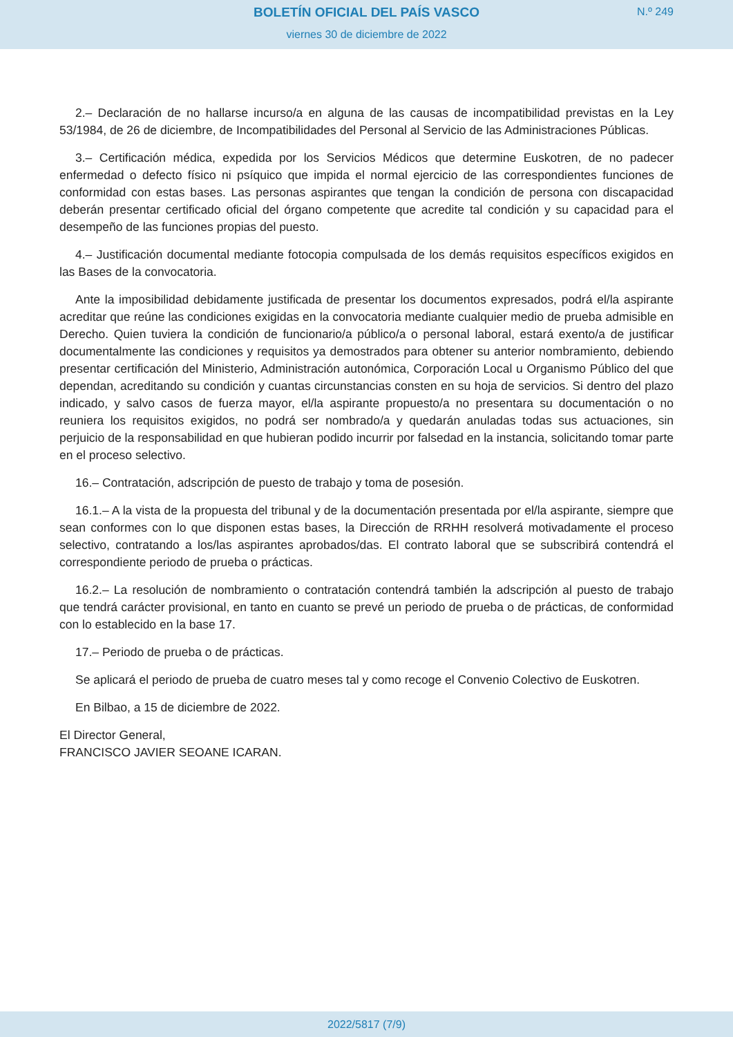BOLETÍN OFICIAL DEL PAÍS VASCO
viernes 30 de diciembre de 2022
N.º 249
2.– Declaración de no hallarse incurso/a en alguna de las causas de incompatibilidad previstas en la Ley 53/1984, de 26 de diciembre, de Incompatibilidades del Personal al Servicio de las Administraciones Públicas.
3.– Certificación médica, expedida por los Servicios Médicos que determine Euskotren, de no padecer enfermedad o defecto físico ni psíquico que impida el normal ejercicio de las correspondientes funciones de conformidad con estas bases. Las personas aspirantes que tengan la condición de persona con discapacidad deberán presentar certificado oficial del órgano competente que acredite tal condición y su capacidad para el desempeño de las funciones propias del puesto.
4.– Justificación documental mediante fotocopia compulsada de los demás requisitos específicos exigidos en las Bases de la convocatoria.
Ante la imposibilidad debidamente justificada de presentar los documentos expresados, podrá el/la aspirante acreditar que reúne las condiciones exigidas en la convocatoria mediante cualquier medio de prueba admisible en Derecho. Quien tuviera la condición de funcionario/a público/a o personal laboral, estará exento/a de justificar documentalmente las condiciones y requisitos ya demostrados para obtener su anterior nombramiento, debiendo presentar certificación del Ministerio, Administración autonómica, Corporación Local u Organismo Público del que dependan, acreditando su condición y cuantas circunstancias consten en su hoja de servicios. Si dentro del plazo indicado, y salvo casos de fuerza mayor, el/la aspirante propuesto/a no presentara su documentación o no reuniera los requisitos exigidos, no podrá ser nombrado/a y quedarán anuladas todas sus actuaciones, sin perjuicio de la responsabilidad en que hubieran podido incurrir por falsedad en la instancia, solicitando tomar parte en el proceso selectivo.
16.– Contratación, adscripción de puesto de trabajo y toma de posesión.
16.1.– A la vista de la propuesta del tribunal y de la documentación presentada por el/la aspirante, siempre que sean conformes con lo que disponen estas bases, la Dirección de RRHH resolverá motivadamente el proceso selectivo, contratando a los/las aspirantes aprobados/das. El contrato laboral que se subscribirá contendrá el correspondiente periodo de prueba o prácticas.
16.2.– La resolución de nombramiento o contratación contendrá también la adscripción al puesto de trabajo que tendrá carácter provisional, en tanto en cuanto se prevé un periodo de prueba o de prácticas, de conformidad con lo establecido en la base 17.
17.– Periodo de prueba o de prácticas.
Se aplicará el periodo de prueba de cuatro meses tal y como recoge el Convenio Colectivo de Euskotren.
En Bilbao, a 15 de diciembre de 2022.
El Director General,
FRANCISCO JAVIER SEOANE ICARAN.
2022/5817 (7/9)